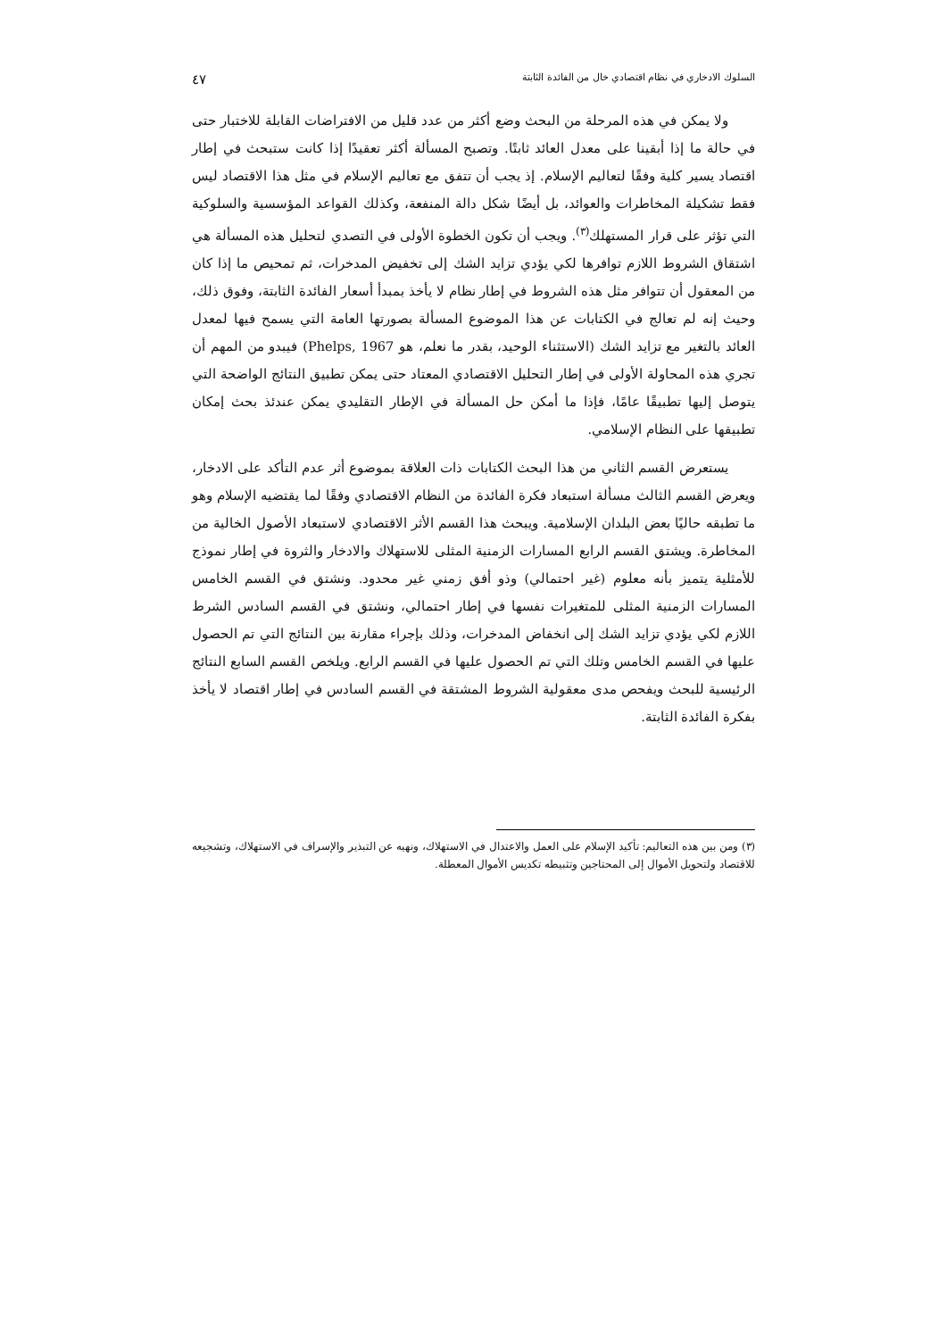السلوك الادخاري في نظام اقتصادي خال من الفائدة الثابتة ٤٧
ولا يمكن في هذه المرحلة من البحث وضع أكثر من عدد قليل من الافتراضات القابلة للاختبار حتى في حالة ما إذا أبقينا على معدل العائد ثابتًا. وتصبح المسألة أكثر تعقيدًا إذا كانت ستبحث في إطار اقتصاد يسير كلية وفقًا لتعاليم الإسلام. إذ يجب أن تتفق مع تعاليم الإسلام في مثل هذا الاقتصاد ليس فقط تشكيلة المخاطرات والعوائد، بل أيضًا شكل دالة المنفعة، وكذلك القواعد المؤسسية والسلوكية التي تؤثر على قرار المستهلك<sup>(٣)</sup>. ويجب أن تكون الخطوة الأولى في التصدي لتحليل هذه المسألة هي اشتقاق الشروط اللازم توافرها لكي يؤدي تزايد الشك إلى تخفيض المدخرات، ثم تمحيص ما إذا كان من المعقول أن تتوافر مثل هذه الشروط في إطار نظام لا يأخذ بمبدأ أسعار الفائدة الثابتة، وفوق ذلك، وحيث إنه لم تعالج في الكتابات عن هذا الموضوع المسألة بصورتها العامة التي يسمح فيها لمعدل العائد بالتغير مع تزايد الشك (الاستثناء الوحيد، بقدر ما نعلم، هو Phelps, 1967) فيبدو من المهم أن تجري هذه المحاولة الأولى في إطار التحليل الاقتصادي المعتاد حتى يمكن تطبيق النتائج الواضحة التي يتوصل إليها تطبيقًا عامًا، فإذا ما أمكن حل المسألة في الإطار التقليدي يمكن عندئذ بحث إمكان تطبيقها على النظام الإسلامي.
يستعرض القسم الثاني من هذا البحث الكتابات ذات العلاقة بموضوع أثر عدم التأكد على الادخار، ويعرض القسم الثالث مسألة استبعاد فكرة الفائدة من النظام الاقتصادي وفقًا لما يقتضيه الإسلام وهو ما تطبقه حاليًا بعض البلدان الإسلامية. ويبحث هذا القسم الأثر الاقتصادي لاستبعاد الأصول الخالية من المخاطرة. ويشتق القسم الرابع المسارات الزمنية المثلى للاستهلاك والادخار والثروة في إطار نموذج للأمثلية يتميز بأنه معلوم (غير احتمالي) وذو أفق زمني غير محدود. ونشتق في القسم الخامس المسارات الزمنية المثلى للمتغيرات نفسها في إطار احتمالي، ونشتق في القسم السادس الشرط اللازم لكي يؤدي تزايد الشك إلى انخفاض المدخرات، وذلك بإجراء مقارنة بين النتائج التي تم الحصول عليها في القسم الخامس وتلك التي تم الحصول عليها في القسم الرابع. ويلخص القسم السابع النتائج الرئيسية للبحث ويفحص مدى معقولية الشروط المشتقة في القسم السادس في إطار اقتصاد لا يأخذ بفكرة الفائدة الثابتة.
(٣) ومن بين هذه التعاليم: تأكيد الإسلام على العمل والاعتدال في الاستهلاك، ونهيه عن التبذير والإسراف في الاستهلاك، وتشجيعه للاقتصاد ولتحويل الأموال إلى المحتاجين وتثبيطه تكديس الأموال المعطلة.